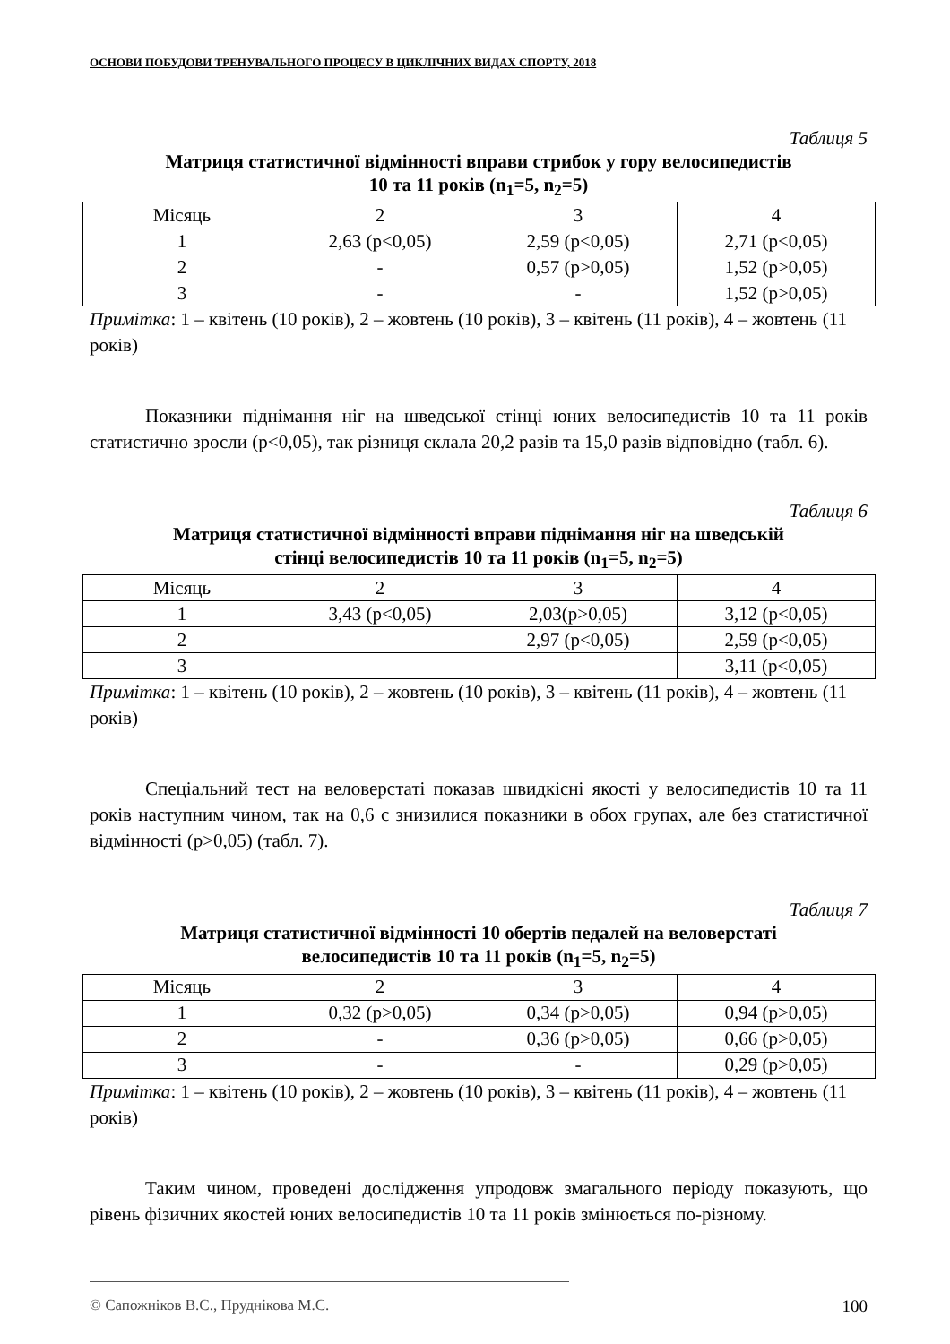ОСНОВИ ПОБУДОВИ ТРЕНУВАЛЬНОГО ПРОЦЕСУ В ЦИКЛІЧНИХ ВИДАХ СПОРТУ, 2018
Таблиця 5
Матриця статистичної відмінності вправи стрибок у гору велосипедистів
10 та 11 років (n<sub>1</sub>=5, n<sub>2</sub>=5)
| Місяць | 2 | 3 | 4 |
| 1 | 2,63 (p<0,05) | 2,59 (p<0,05) | 2,71 (p<0,05) |
| 2 | - | 0,57 (p>0,05) | 1,52 (p>0,05) |
| 3 | - | - | 1,52 (p>0,05) |
Примітка: 1 – квітень (10 років), 2 – жовтень (10 років), 3 – квітень (11 років), 4 – жовтень (11 років)
Показники піднімання ніг на шведської стінці юних велосипедистів 10 та 11 років статистично зросли (p<0,05), так різниця склала 20,2 разів та 15,0 разів відповідно (табл. 6).
Таблиця 6
Матриця статистичної відмінності вправи піднімання ніг на шведській
стінці велосипедистів 10 та 11 років (n<sub>1</sub>=5, n<sub>2</sub>=5)
| Місяць | 2 | 3 | 4 |
| 1 | 3,43 (p<0,05) | 2,03(p>0,05) | 3,12 (p<0,05) |
| 2 | | 2,97 (p<0,05) | 2,59 (p<0,05) |
| 3 | | | 3,11 (p<0,05) |
Примітка: 1 – квітень (10 років), 2 – жовтень (10 років), 3 – квітень (11 років), 4 – жовтень (11 років)
Спеціальний тест на веловерстаті показав швидкісні якості у велосипедистів 10 та 11 років наступним чином, так на 0,6 с знизилися показники в обох групах, але без статистичної відмінності (p>0,05) (табл. 7).
Таблиця 7
Матриця статистичної відмінності 10 обертів педалей на веловерстаті
велосипедистів 10 та 11 років (n<sub>1</sub>=5, n<sub>2</sub>=5)
| Місяць | 2 | 3 | 4 |
| 1 | 0,32 (p>0,05) | 0,34 (p>0,05) | 0,94 (p>0,05) |
| 2 | - | 0,36 (p>0,05) | 0,66 (p>0,05) |
| 3 | - | - | 0,29 (p>0,05) |
Примітка: 1 – квітень (10 років), 2 – жовтень (10 років), 3 – квітень (11 років), 4 – жовтень (11 років)
Таким чином, проведені дослідження упродовж змагального періоду показують, що рівень фізичних якостей юних велосипедистів 10 та 11 років змінюється по-різному.
© Сапожніков В.С., Пруднікова М.С. 100